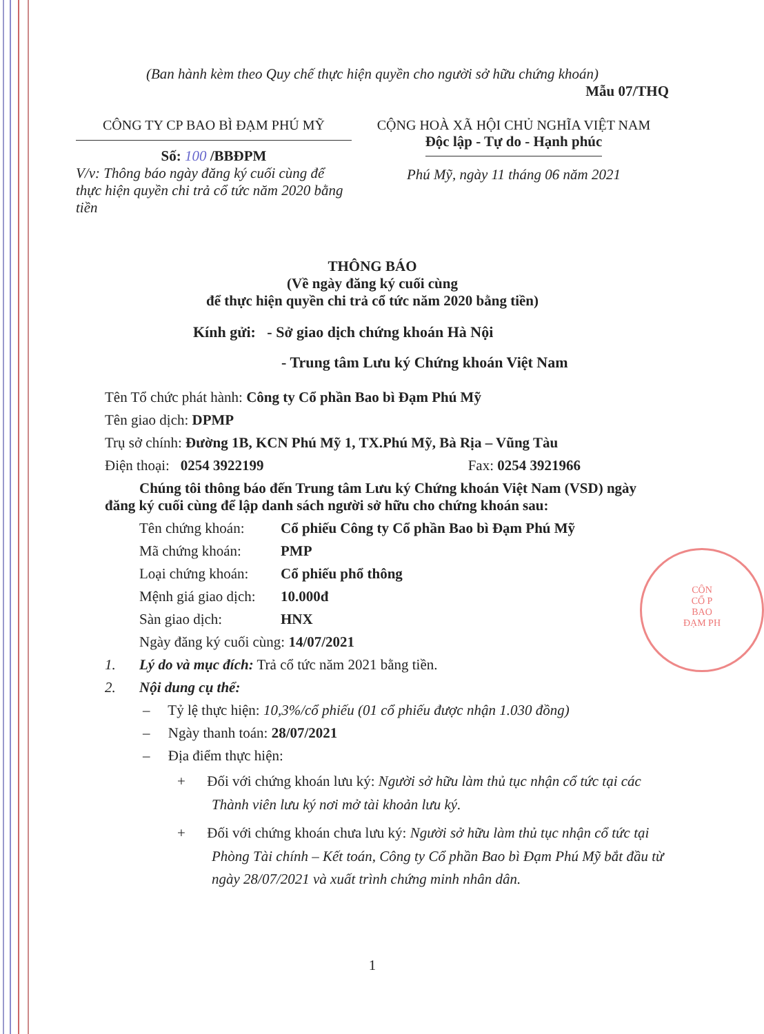CÔN
CỔ P
BAO
ĐẠM PH
(Ban hành kèm theo Quy chế thực hiện quyền cho người sở hữu chứng khoán)
Mẫu 07/THQ
CÔNG TY CP BAO BÌ ĐẠM PHÚ MỸ
Số: 100 /BBĐPM
V/v: Thông báo ngày đăng ký cuối cùng để thực hiện quyền chi trả cổ tức năm 2020 bằng tiền
CỘNG HOÀ XÃ HỘI CHỦ NGHĨA VIỆT NAM
Độc lập - Tự do - Hạnh phúc
Phú Mỹ, ngày 11 tháng 06 năm 2021
THÔNG BÁO
(Về ngày đăng ký cuối cùng
để thực hiện quyền chi trả cổ tức năm 2020 bằng tiền)
Kính gửi: - Sở giao dịch chứng khoán Hà Nội
- Trung tâm Lưu ký Chứng khoán Việt Nam
Tên Tổ chức phát hành: Công ty Cổ phần Bao bì Đạm Phú Mỹ
Tên giao dịch: DPMP
Trụ sở chính: Đường 1B, KCN Phú Mỹ 1, TX.Phú Mỹ, Bà Rịa – Vũng Tàu
Điện thoại: 0254 3922199 Fax: 0254 3921966
Chúng tôi thông báo đến Trung tâm Lưu ký Chứng khoán Việt Nam (VSD) ngày đăng ký cuối cùng để lập danh sách người sở hữu cho chứng khoán sau:
Tên chứng khoán: Cổ phiếu Công ty Cổ phần Bao bì Đạm Phú Mỹ
Mã chứng khoán: PMP
Loại chứng khoán: Cổ phiếu phổ thông
Mệnh giá giao dịch: 10.000đ
Sàn giao dịch: HNX
Ngày đăng ký cuối cùng: 14/07/2021
1. Lý do và mục đích: Trả cổ tức năm 2021 bằng tiền.
2. Nội dung cụ thể:
– Tỷ lệ thực hiện: 10,3%/cổ phiếu (01 cổ phiếu được nhận 1.030 đồng)
– Ngày thanh toán: 28/07/2021
– Địa điểm thực hiện:
+ Đối với chứng khoán lưu ký: Người sở hữu làm thủ tục nhận cổ tức tại các Thành viên lưu ký nơi mở tài khoản lưu ký.
+ Đối với chứng khoán chưa lưu ký: Người sở hữu làm thủ tục nhận cổ tức tại Phòng Tài chính – Kết toán, Công ty Cổ phần Bao bì Đạm Phú Mỹ bắt đầu từ ngày 28/07/2021 và xuất trình chứng minh nhân dân.
1